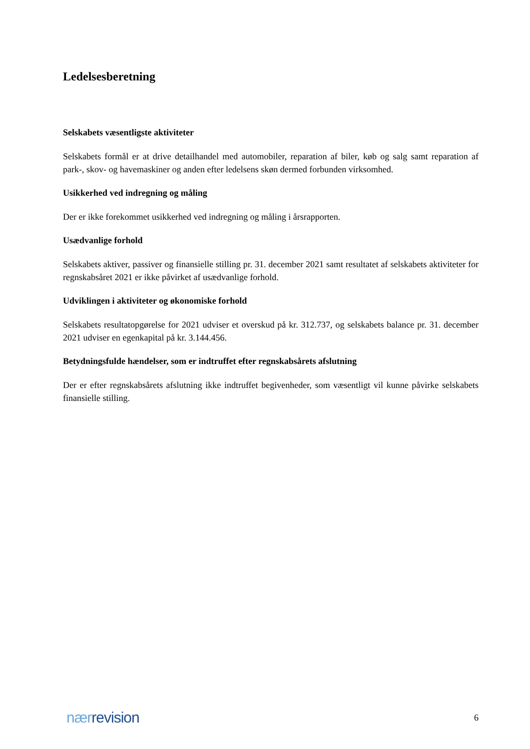Ledelsesberetning
Selskabets væsentligste aktiviteter
Selskabets formål er at drive detailhandel med automobiler, reparation af biler, køb og salg samt reparation af park-, skov- og havemaskiner og anden efter ledelsens skøn dermed forbunden virksomhed.
Usikkerhed ved indregning og måling
Der er ikke forekommet usikkerhed ved indregning og måling i årsrapporten.
Usædvanlige forhold
Selskabets aktiver, passiver og finansielle stilling pr. 31. december 2021 samt resultatet af selskabets aktiviteter for regnskabsåret 2021 er ikke påvirket af usædvanlige forhold.
Udviklingen i aktiviteter og økonomiske forhold
Selskabets resultatopgørelse for 2021 udviser et overskud på kr. 312.737, og selskabets balance pr. 31. december 2021 udviser en egenkapital på kr. 3.144.456.
Betydningsfulde hændelser, som er indtruffet efter regnskabsårets afslutning
Der er efter regnskabsårets afslutning ikke indtruffet begivenheder, som væsentligt vil kunne påvirke selskabets finansielle stilling.
nær revision
6